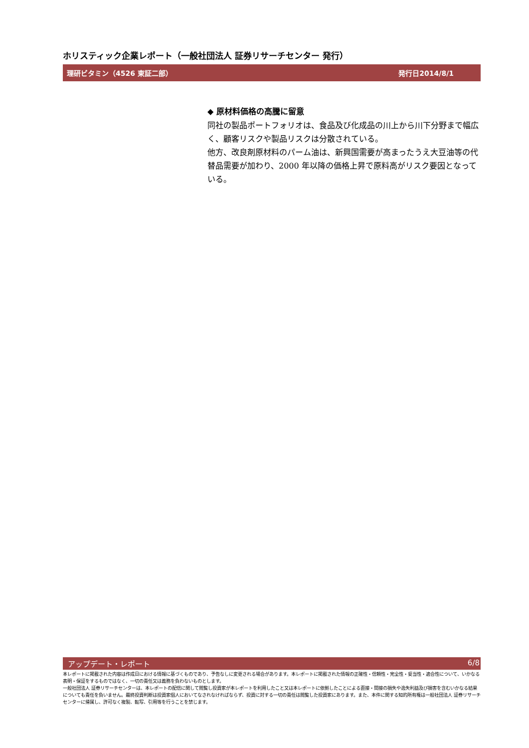ホリスティック企業レポート（一般社団法人 証券リサーチセンター 発行）
理研ビタミン（4526 東証二部） 発行日2014/8/1
◆ 原材料価格の高騰に留意
同社の製品ポートフォリオは、食品及び化成品の川上から川下分野まで幅広く、顧客リスクや製品リスクは分散されている。
他方、改良剤原材料のパーム油は、新興国需要が高まったうえ大豆油等の代替品需要が加わり、2000 年以降の価格上昇で原料高がリスク要因となっている。
アップデート・レポート 6/8
本レポートに掲載された内容は作成日における情報に基づくものであり、予告なしに変更される場合があります。本レポートに掲載された情報の正確性・信頼性・完全性・妥当性・適合性について、いかなる表明・保証をするものではなく、一切の責任又は義務を負わないものとします。
一般社団法人 証券リサーチセンターは、本レポートの配信に関して閲覧し投資家が本レポートを利用したこと又は本レポートに依拠したことによる直接・間接の損失や逸失利益及び損害を含むいかなる結果についても責任を負いません。最終投資判断は投資家個人においてなされなければならず、投資に対する一切の責任は閲覧した投資家にあります。また、本件に関する知的所有権は一般社団法人 証券リサーチセンターに帰属し、許可なく複製、転写、引用等を行うことを禁じます。